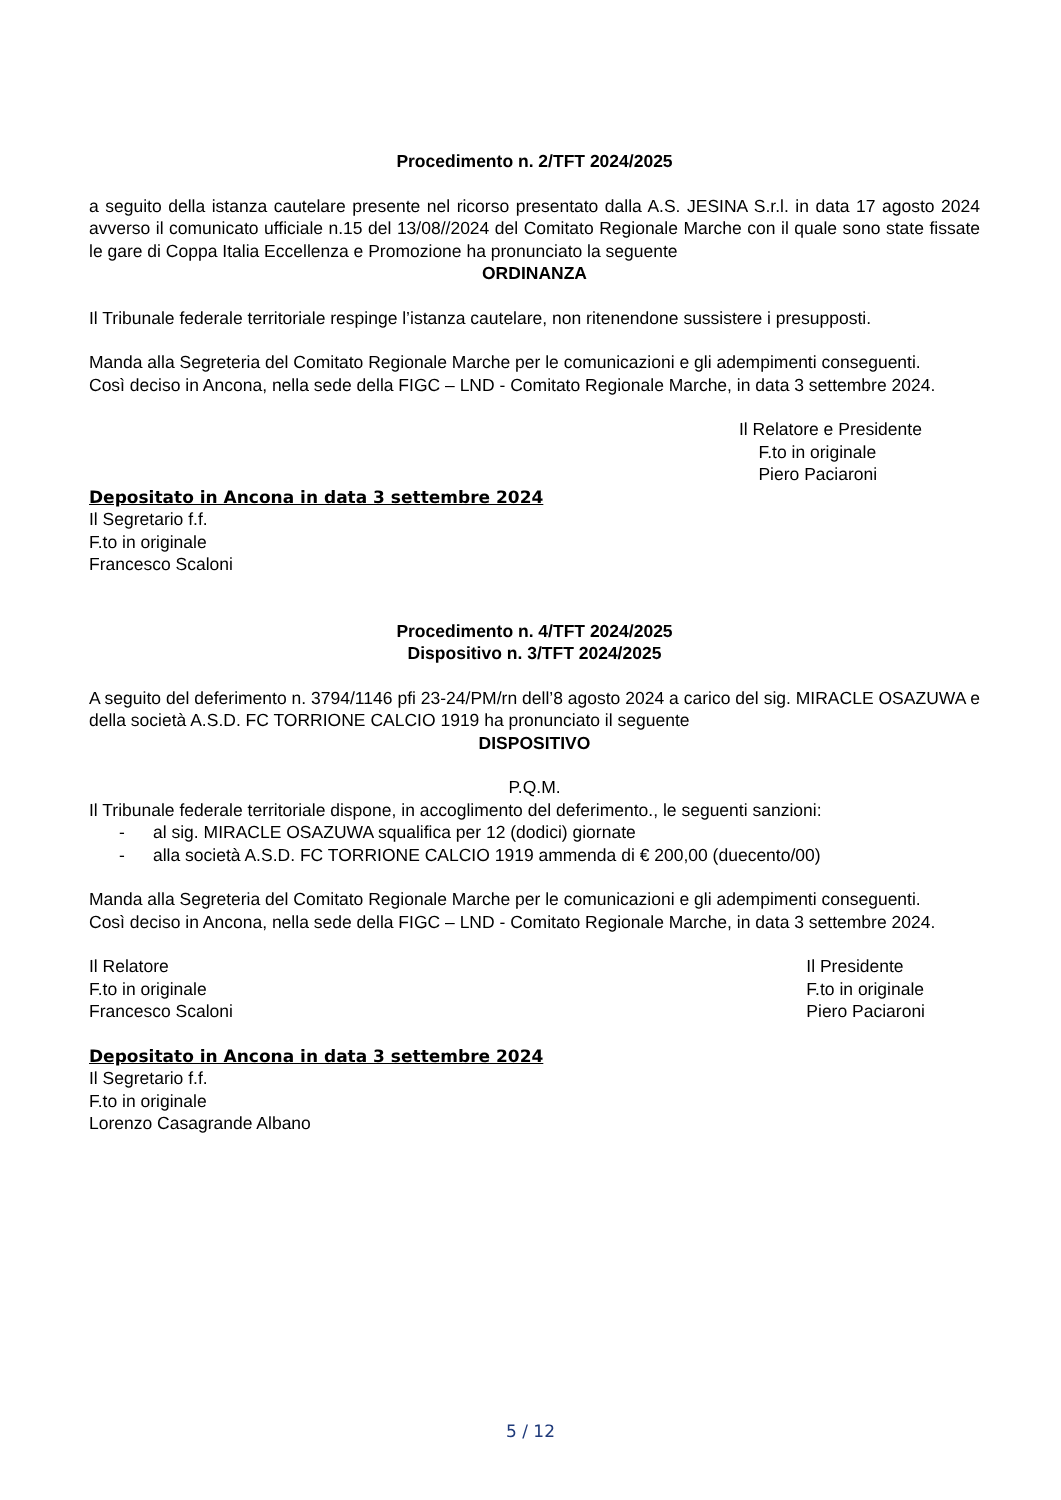Procedimento n. 2/TFT 2024/2025
a seguito della istanza cautelare presente nel ricorso presentato dalla A.S. JESINA S.r.l. in data 17 agosto 2024 avverso il comunicato ufficiale n.15 del 13/08//2024 del Comitato Regionale Marche con il quale sono state fissate le gare di Coppa Italia Eccellenza e Promozione ha pronunciato la seguente
ORDINANZA
Il Tribunale federale territoriale respinge l’istanza cautelare, non ritenendone sussistere i presupposti.
Manda alla Segreteria del Comitato Regionale Marche per le comunicazioni e gli adempimenti conseguenti.
Così deciso in Ancona, nella sede della FIGC – LND - Comitato Regionale Marche, in data 3 settembre 2024.
Il Relatore e Presidente
F.to in originale
Piero Paciaroni
Depositato in Ancona in data 3 settembre 2024
Il Segretario f.f.
F.to in originale
Francesco Scaloni
Procedimento n. 4/TFT 2024/2025
Dispositivo n. 3/TFT 2024/2025
A seguito del deferimento n. 3794/1146 pfi 23-24/PM/rn dell’8 agosto 2024 a carico del sig. MIRACLE OSAZUWA e della società A.S.D. FC TORRIONE CALCIO 1919 ha pronunciato il seguente
DISPOSITIVO
P.Q.M.
Il Tribunale federale territoriale dispone, in accoglimento del deferimento., le seguenti sanzioni:
- al sig. MIRACLE OSAZUWA squalifica per 12 (dodici) giornate
- alla società A.S.D. FC TORRIONE CALCIO 1919 ammenda di € 200,00 (duecento/00)
Manda alla Segreteria del Comitato Regionale Marche per le comunicazioni e gli adempimenti conseguenti.
Così deciso in Ancona, nella sede della FIGC – LND - Comitato Regionale Marche, in data 3 settembre 2024.
Il Relatore
F.to in originale
Francesco Scaloni
Il Presidente
F.to in originale
Piero Paciaroni
Depositato in Ancona in data 3 settembre 2024
Il Segretario f.f.
F.to in originale
Lorenzo Casagrande Albano
5 / 12